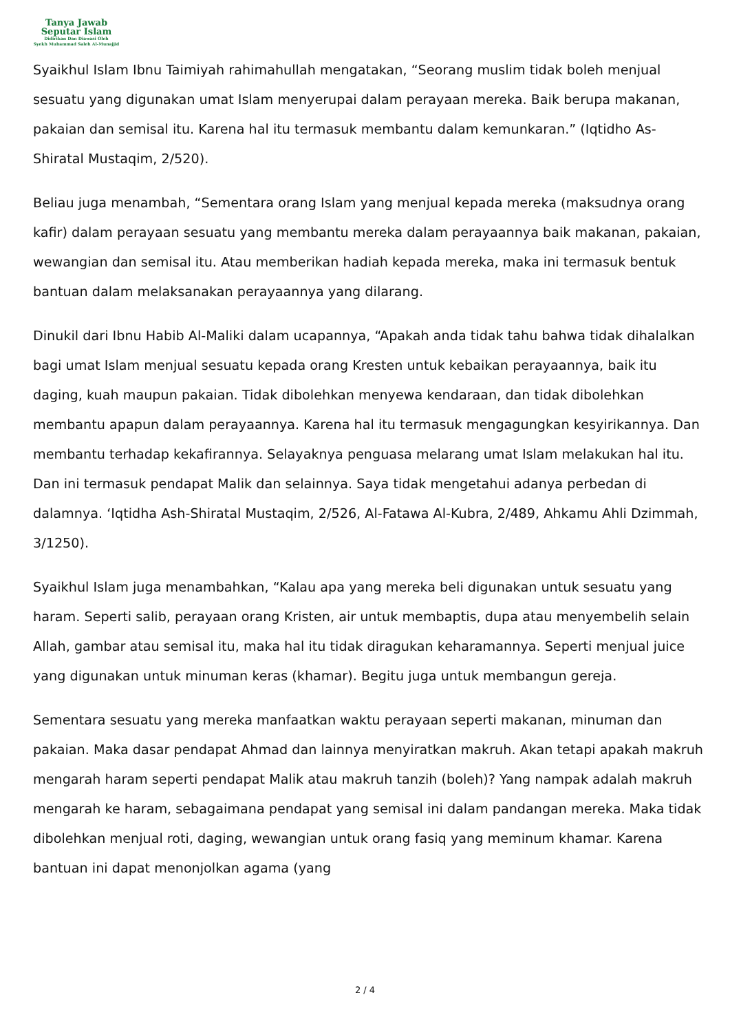Tanya Jawab
Seputar Islam
Didirikan Dan Diawasi Oleh
Syekh Muhammad Saleh Al-Munajjid
Syaikhul Islam Ibnu Taimiyah rahimahullah mengatakan, “Seorang muslim tidak boleh menjual sesuatu yang digunakan umat Islam menyerupai dalam perayaan mereka. Baik berupa makanan, pakaian dan semisal itu. Karena hal itu termasuk membantu dalam kemunkaran.” (Iqtidho As-Shiratal Mustaqim, 2/520).
Beliau juga menambah, “Sementara orang Islam yang menjual kepada mereka (maksudnya orang kafir) dalam perayaan sesuatu yang membantu mereka dalam perayaannya baik makanan, pakaian, wewangian dan semisal itu. Atau memberikan hadiah kepada mereka, maka ini termasuk bentuk bantuan dalam melaksanakan perayaannya yang dilarang.
Dinukil dari Ibnu Habib Al-Maliki dalam ucapannya, “Apakah anda tidak tahu bahwa tidak dihalalkan bagi umat Islam menjual sesuatu kepada orang Kresten untuk kebaikan perayaannya, baik itu daging, kuah maupun pakaian. Tidak dibolehkan menyewa kendaraan, dan tidak dibolehkan membantu apapun dalam perayaannya. Karena hal itu termasuk mengagungkan kesyirikannya. Dan membantu terhadap kekafirannya. Selayaknya penguasa melarang umat Islam melakukan hal itu. Dan ini termasuk pendapat Malik dan selainnya. Saya tidak mengetahui adanya perbedan di dalamnya. ‘Iqtidha Ash-Shiratal Mustaqim, 2/526, Al-Fatawa Al-Kubra, 2/489, Ahkamu Ahli Dzimmah, 3/1250).
Syaikhul Islam juga menambahkan, “Kalau apa yang mereka beli digunakan untuk sesuatu yang haram. Seperti salib, perayaan orang Kristen, air untuk membaptis, dupa atau menyembelih selain Allah, gambar atau semisal itu, maka hal itu tidak diragukan keharamannya. Seperti menjual juice yang digunakan untuk minuman keras (khamar). Begitu juga untuk membangun gereja.
Sementara sesuatu yang mereka manfaatkan waktu perayaan seperti makanan, minuman dan pakaian. Maka dasar pendapat Ahmad dan lainnya menyiratkan makruh. Akan tetapi apakah makruh mengarah haram seperti pendapat Malik atau makruh tanzih (boleh)? Yang nampak adalah makruh mengarah ke haram, sebagaimana pendapat yang semisal ini dalam pandangan mereka. Maka tidak dibolehkan menjual roti, daging, wewangian untuk orang fasiq yang meminum khamar. Karena bantuan ini dapat menonjolkan agama (yang
2 / 4